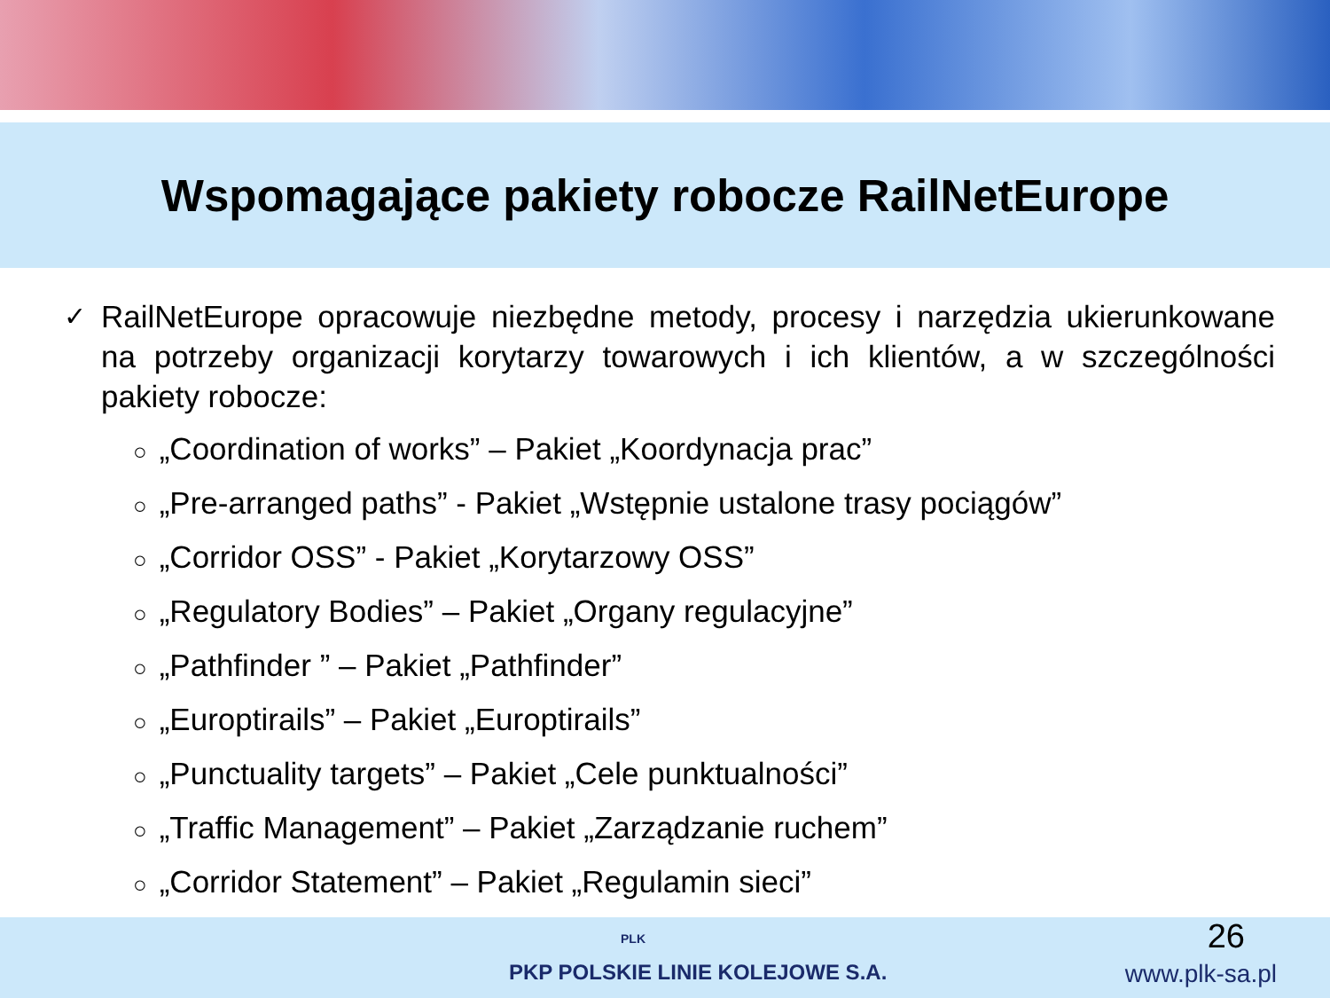Wspomagające pakiety robocze RailNetEurope
✓
RailNetEurope opracowuje niezbędne metody, procesy i narzędzia ukierunkowane na potrzeby organizacji korytarzy towarowych i ich klientów, a w szczególności pakiety robocze:
○ „Coordination of works” – Pakiet „Koordynacja prac”
○ „Pre-arranged paths” - Pakiet „Wstępnie ustalone trasy pociągów”
○ „Corridor OSS” - Pakiet „Korytarzowy OSS”
○ „Regulatory Bodies” – Pakiet „Organy regulacyjne”
○ „Pathfinder ” – Pakiet „Pathfinder”
○ „Europtirails” – Pakiet „Europtirails”
○ „Punctuality targets” – Pakiet „Cele punktualności”
○ „Traffic Management” – Pakiet „Zarządzanie ruchem”
○ „Corridor Statement” – Pakiet „Regulamin sieci”
PLK
PKP POLSKIE LINIE KOLEJOWE S.A.
26
www.plk-sa.pl